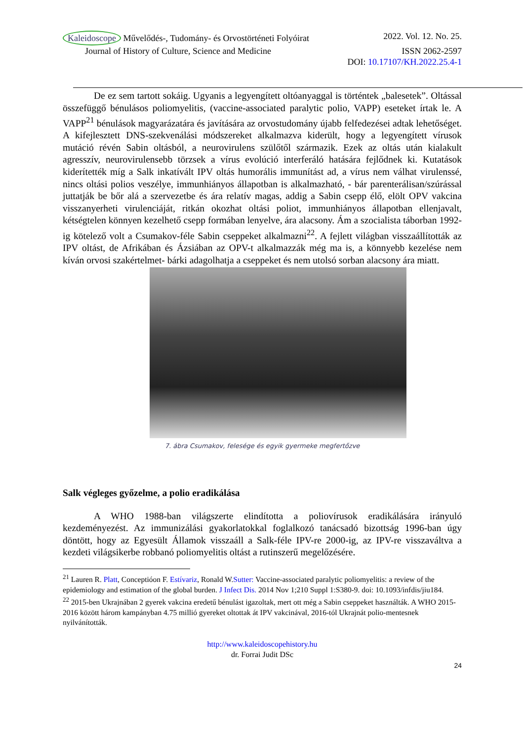Kaleidoscope Művelődés-, Tudomány- és Orvostörténeti Folyóirat 2022. Vol. 12. No. 25.
Journal of History of Culture, Science and Medicine ISSN 2062-2597
DOI: 10.17107/KH.2022.25.4-1
De ez sem tartott sokáig. Ugyanis a legyengített oltóanyaggal is történtek „balesetek”. Oltással összefüggő bénulásos poliomyelitis, (vaccine-associated paralytic polio, VAPP) eseteket írtak le. A VAPP<sup>21</sup> bénulások magyarázatára és javítására az orvostudomány újabb felfedezései adtak lehetőséget. A kifejlesztett DNS-szekvenálási módszereket alkalmazva kiderült, hogy a legyengített vírusok mutáció révén Sabin oltásból, a neurovirulens szülőtől származik. Ezek az oltás után kialakult agresszív, neurovirulensebb törzsek a vírus evolúció interferáló hatására fejlődnek ki. Kutatások kiderítették míg a Salk inkatívált IPV oltás humorális immunítást ad, a vírus nem válhat virulenssé, nincs oltási polios veszélye, immunhiányos állapotban is alkalmazható, - bár parenterálisan/szúrással juttatják be bőr alá a szervezetbe és ára relatív magas, addig a Sabin csepp élő, elölt OPV vakcina visszanyerheti virulenciáját, ritkán okozhat oltási poliot, immunhiányos állapotban ellenjavalt, kétségtelen könnyen kezelhető csepp formában lenyelve, ára alacsony. Ám a szocialista táborban 1992-ig kötelező volt a Csumakov-féle Sabin cseppeket alkalmazni<sup>22</sup>. A fejlett világban visszaállították az IPV oltást, de Afrikában és Ázsiában az OPV-t alkalmazzák még ma is, a könnyebb kezelése nem kíván orvosi szakértelmet- bárki adagolhatja a cseppeket és nem utolsó sorban alacsony ára miatt.
7. ábra Csumakov, felesége és egyik gyermeke megfertőzve
Salk végleges győzelme, a polio eradikálása
A WHO 1988-ban világszerte elindította a poliovírusok eradikálására irányuló kezdeményezést. Az immunizálási gyakorlatokkal foglalkozó tanácsadó bizottság 1996-ban úgy döntött, hogy az Egyesült Államok visszaáll a Salk-féle IPV-re 2000-ig, az IPV-re visszaváltva a kezdeti világsikerbe robbanó poliomyelitis oltást a rutinszerű megelőzésére.
<sup>21</sup> Lauren R. Platt, Conceptióon F. Estívariz, Ronald W.Sutter: Vaccine-associated paralytic poliomyelitis: a review of the epidemiology and estimation of the global burden. J Infect Dis. 2014 Nov 1;210 Suppl 1:S380-9. doi: 10.1093/infdis/jiu184.
<sup>22</sup> 2015-ben Ukrajnában 2 gyerek vakcina eredetű bénulást igazoltak, mert ott még a Sabin cseppeket használták. A WHO 2015-2016 között három kampányban 4.75 millió gyereket oltottak át IPV vakcinával, 2016-tól Ukrajnát polio-mentesnek nyilvánították.
http://www.kaleidoscopehistory.hu
dr. Forrai Judit DSc
24